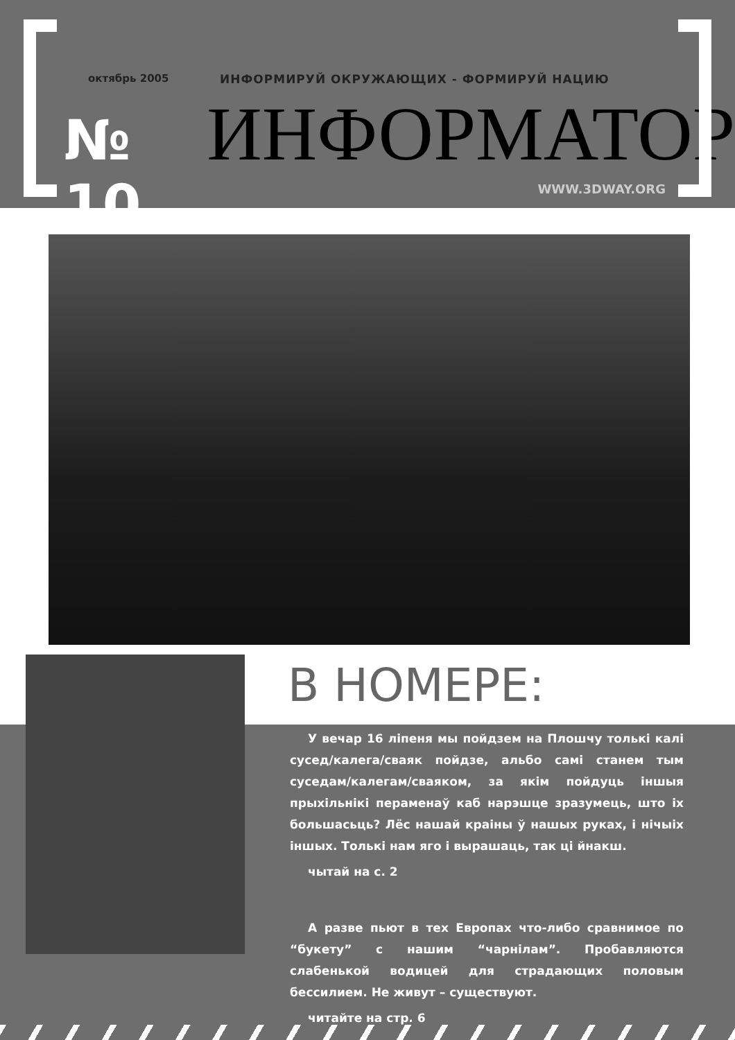октябрь 2005 ИНФОРМИРУЙ ОКРУЖАЮЩИХ - ФОРМИРУЙ НАЦИЮ
№ 10
ИНФОРМАТОР
WWW.3DWAY.ORG
В НОМЕРЕ:
У вечар 16 ліпеня мы пойдзем на Плошчу толькі калі сусед/калега/сваяк пойдзе, альбо самі станем тым суседам/калегам/сваяком, за якім пойдуць іншыя прыхільнікі пераменаў каб нарэшце зразумець, што іх большасьць? Лёс нашай краіны ў нашых руках, і нічыіх іншых. Толькі нам яго і вырашаць, так ці йнакш.
чытай на с. 2
А разве пьют в тех Европах что-либо сравнимое по “букету” с нашим “чарнілам”. Пробавляются слабенькой водицей для страдающих половым бессилием. Не живут – существуют.
читайте на стр. 6